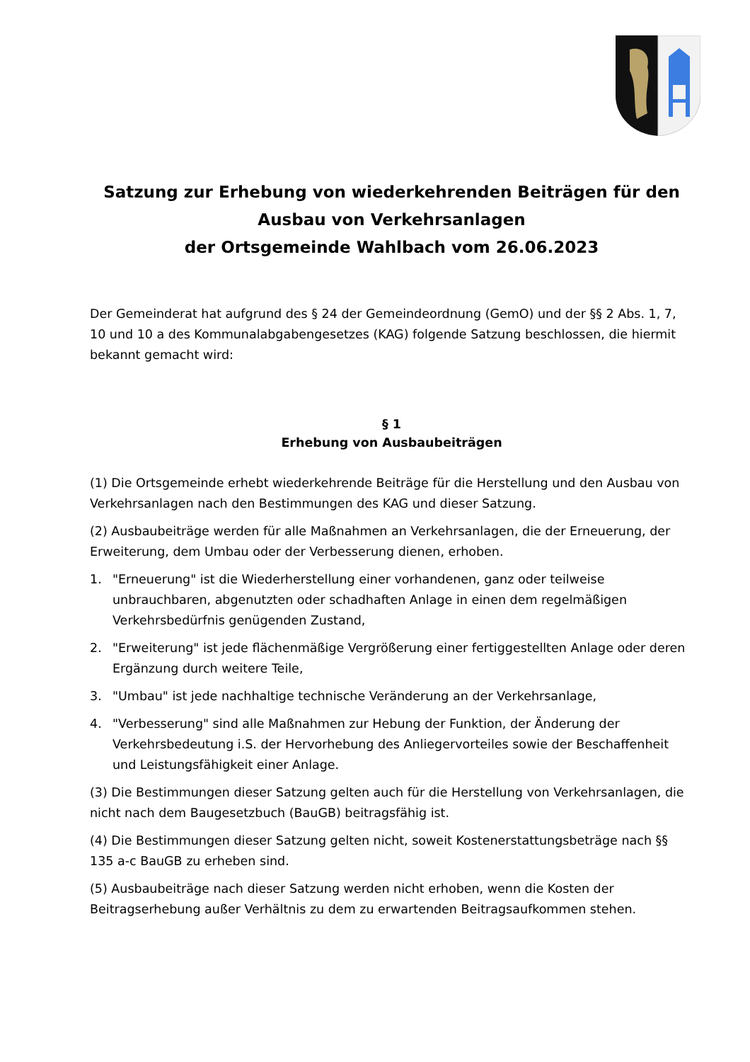Satzung zur Erhebung von wiederkehrenden Beiträgen für den Ausbau von Verkehrsanlagen
der Ortsgemeinde Wahlbach vom 26.06.2023
Der Gemeinderat hat aufgrund des § 24 der Gemeindeordnung (GemO) und der §§ 2 Abs. 1, 7, 10 und 10 a des Kommunalabgabengesetzes (KAG) folgende Satzung beschlossen, die hiermit bekannt gemacht wird:
§ 1
Erhebung von Ausbaubeiträgen
(1) Die Ortsgemeinde erhebt wiederkehrende Beiträge für die Herstellung und den Ausbau von Verkehrsanlagen nach den Bestimmungen des KAG und dieser Satzung.
(2) Ausbaubeiträge werden für alle Maßnahmen an Verkehrsanlagen, die der Erneuerung, der Erweiterung, dem Umbau oder der Verbesserung dienen, erhoben.
1. "Erneuerung" ist die Wiederherstellung einer vorhandenen, ganz oder teilweise unbrauchbaren, abgenutzten oder schadhaften Anlage in einen dem regelmäßigen Verkehrsbedürfnis genügenden Zustand,
2. "Erweiterung" ist jede flächenmäßige Vergrößerung einer fertiggestellten Anlage oder deren Ergänzung durch weitere Teile,
3. "Umbau" ist jede nachhaltige technische Veränderung an der Verkehrsanlage,
4. "Verbesserung" sind alle Maßnahmen zur Hebung der Funktion, der Änderung der Verkehrsbedeutung i.S. der Hervorhebung des Anliegervorteiles sowie der Beschaffenheit und Leistungsfähigkeit einer Anlage.
(3) Die Bestimmungen dieser Satzung gelten auch für die Herstellung von Verkehrsanlagen, die nicht nach dem Baugesetzbuch (BauGB) beitragsfähig ist.
(4) Die Bestimmungen dieser Satzung gelten nicht, soweit Kostenerstattungsbeträge nach §§ 135 a-c BauGB zu erheben sind.
(5) Ausbaubeiträge nach dieser Satzung werden nicht erhoben, wenn die Kosten der Beitragserhebung außer Verhältnis zu dem zu erwartenden Beitragsaufkommen stehen.